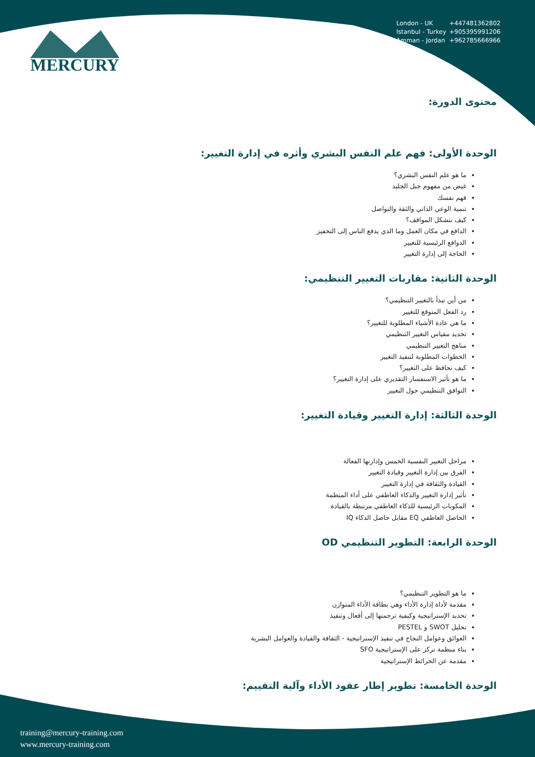MERCURY
London - UK +447481362802
Istanbul - Turkey +905395991206
Amman - Jordan +962785666966
محتوى الدورة:
الوحدة الأولى: فهم علم النفس البشري وأثره في إدارة التغيير:
ما هو علم النفس البشري؟
غيض من مفهوم جبل الجليد
فهم نفسك
تنمية الوعي الذاتي والثقة والتواصل
كيف تتشكل المواقف؟
الدافع في مكان العمل وما الذي يدفع الناس إلى التحفيز
الدوافع الرئيسية للتغيير
الحاجة إلى إدارة التغيير
الوحدة الثانية: مقاربات التغيير التنظيمي:
من أين تبدأ بالتغيير التنظيمي؟
رد الفعل المتوقع للتغيير
ما هي عادة الأشياء المطلوبة للتغيير؟
تحديد مقياس التغيير التنظيمي
مناهج التغيير التنظيمي
الخطوات المطلوبة لتنفيذ التغيير
كيف تحافظ على التغيير؟
ما هو تأثير الاستفسار التقديري على إدارة التغيير؟
التوافق التنظيمي حول التغيير
الوحدة الثالثة: إدارة التغيير وقيادة التغيير:
مراحل التغيير النفسية الخمس وإدارتها الفعالة
الفرق بين إدارة التغيير وقيادة التغيير
القيادة والثقافة في إدارة التغيير
تأثير إدارة التغيير والذكاء العاطفي على أداء المنظمة
المكونات الرئيسية للذكاء العاطفي مرتبطة بالقيادة
الحاصل العاطفي EQ مقابل حاصل الذكاء IQ
الوحدة الرابعة: التطوير التنظيمي OD
ما هو التطوير التنظيمي؟
مقدمة لأداة إدارة الأداء وهي بطاقة الأداء المتوازن
تحديد الإستراتيجية وكيفية ترجمتها إلى أفعال وتنفيذ
تحليل SWOT و PESTEL
العوائق وعوامل النجاح في تنفيذ الإستراتيجية - الثقافة والقيادة والعوامل البشرية
بناء منظمة تركز على الإستراتيجية SFO
مقدمة عن الخرائط الإستراتيجية
الوحدة الخامسة: تطوير إطار عقود الأداء وآلية التقييم:
training@mercury-training.com
www.mercury-training.com